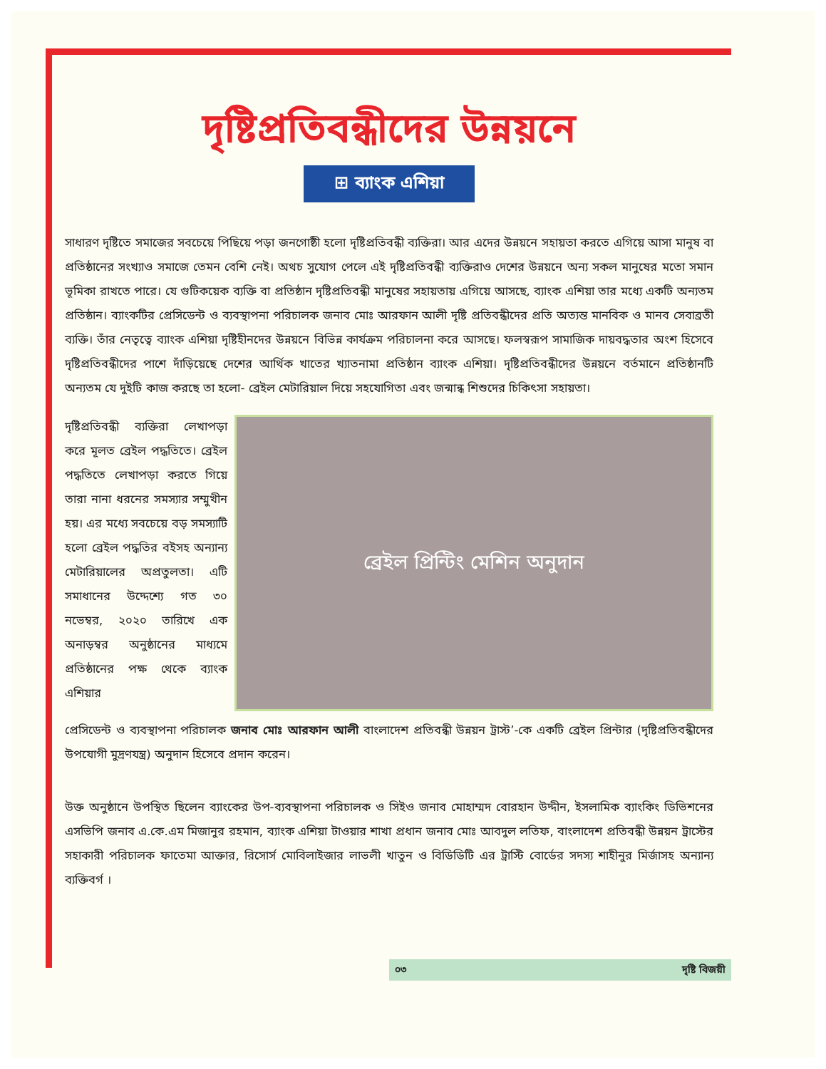দৃষ্টিপ্রতিবন্ধীদের উন্নয়নে
⊞ ব্যাংক এশিয়া
সাধারণ দৃষ্টিতে সমাজের সবচেয়ে পিছিয়ে পড়া জনগোষ্ঠী হলো দৃষ্টিপ্রতিবন্ধী ব্যক্তিরা। আর এদের উন্নয়নে সহায়তা করতে এগিয়ে আসা মানুষ বা প্রতিষ্ঠানের সংখ্যাও সমাজে তেমন বেশি নেই। অথচ সুযোগ পেলে এই দৃষ্টিপ্রতিবন্ধী ব্যক্তিরাও দেশের উন্নয়নে অন্য সকল মানুষের মতো সমান ভূমিকা রাখতে পারে। যে গুটিকয়েক ব্যক্তি বা প্রতিষ্ঠান দৃষ্টিপ্রতিবন্ধী মানুষের সহায়তায় এগিয়ে আসছে, ব্যাংক এশিয়া তার মধ্যে একটি অন্যতম প্রতিষ্ঠান। ব্যাংকটির প্রেসিডেন্ট ও ব্যবস্থাপনা পরিচালক জনাব মোঃ আরফান আলী দৃষ্টি প্রতিবন্ধীদের প্রতি অত্যন্ত মানবিক ও মানব সেবাব্রতী ব্যক্তি। তাঁর নেতৃত্বে ব্যাংক এশিয়া দৃষ্টিহীনদের উন্নয়নে বিভিন্ন কার্যক্রম পরিচালনা করে আসছে। ফলস্বরূপ সামাজিক দায়বদ্ধতার অংশ হিসেবে দৃষ্টিপ্রতিবন্ধীদের পাশে দাঁড়িয়েছে দেশের আর্থিক খাতের খ্যাতনামা প্রতিষ্ঠান ব্যাংক এশিয়া। দৃষ্টিপ্রতিবন্ধীদের উন্নয়নে বর্তমানে প্রতিষ্ঠানটি অন্যতম যে দুইটি কাজ করছে তা হলো- ব্রেইল মেটারিয়াল দিয়ে সহযোগিতা এবং জন্মান্ধ শিশুদের চিকিৎসা সহায়তা।
দৃষ্টিপ্রতিবন্ধী ব্যক্তিরা লেখাপড়া করে মূলত ব্রেইল পদ্ধতিতে। ব্রেইল পদ্ধতিতে লেখাপড়া করতে গিয়ে তারা নানা ধরনের সমস্যার সম্মুখীন হয়। এর মধ্যে সবচেয়ে বড় সমস্যাটি হলো ব্রেইল পদ্ধতির বইসহ অন্যান্য মেটারিয়ালের অপ্রতুলতা। এটি সমাধানের উদ্দেশ্যে গত ৩০ নভেম্বর, ২০২০ তারিখে এক অনাড়ম্বর অনুষ্ঠানের মাধ্যমে প্রতিষ্ঠানের পক্ষ থেকে ব্যাংক এশিয়ার
ব্রেইল প্রিন্টিং মেশিন অনুদান
প্রেসিডেন্ট ও ব্যবস্থাপনা পরিচালক জনাব মোঃ আরফান আলী বাংলাদেশ প্রতিবন্ধী উন্নয়ন ট্রাস্ট’-কে একটি ব্রেইল প্রিন্টার (দৃষ্টিপ্রতিবন্ধীদের উপযোগী মুদ্রণযন্ত্র) অনুদান হিসেবে প্রদান করেন।
উক্ত অনুষ্ঠানে উপস্থিত ছিলেন ব্যাংকের উপ-ব্যবস্থাপনা পরিচালক ও সিইও জনাব মোহাম্মদ বোরহান উদ্দীন, ইসলামিক ব্যাংকিং ডিভিশনের এসভিপি জনাব এ.কে.এম মিজানুর রহমান, ব্যাংক এশিয়া টাওয়ার শাখা প্রধান জনাব মোঃ আবদুল লতিফ, বাংলাদেশ প্রতিবন্ধী উন্নয়ন ট্রাস্টের সহাকারী পরিচালক ফাতেমা আক্তার, রিসোর্স মোবিলাইজার লাভলী খাতুন ও বিডিডিটি এর ট্রাস্টি বোর্ডের সদস্য শাহীনুর মির্জাসহ অন্যান্য ব্যক্তিবর্গ ।
০৩ দৃষ্টি বিজয়ী